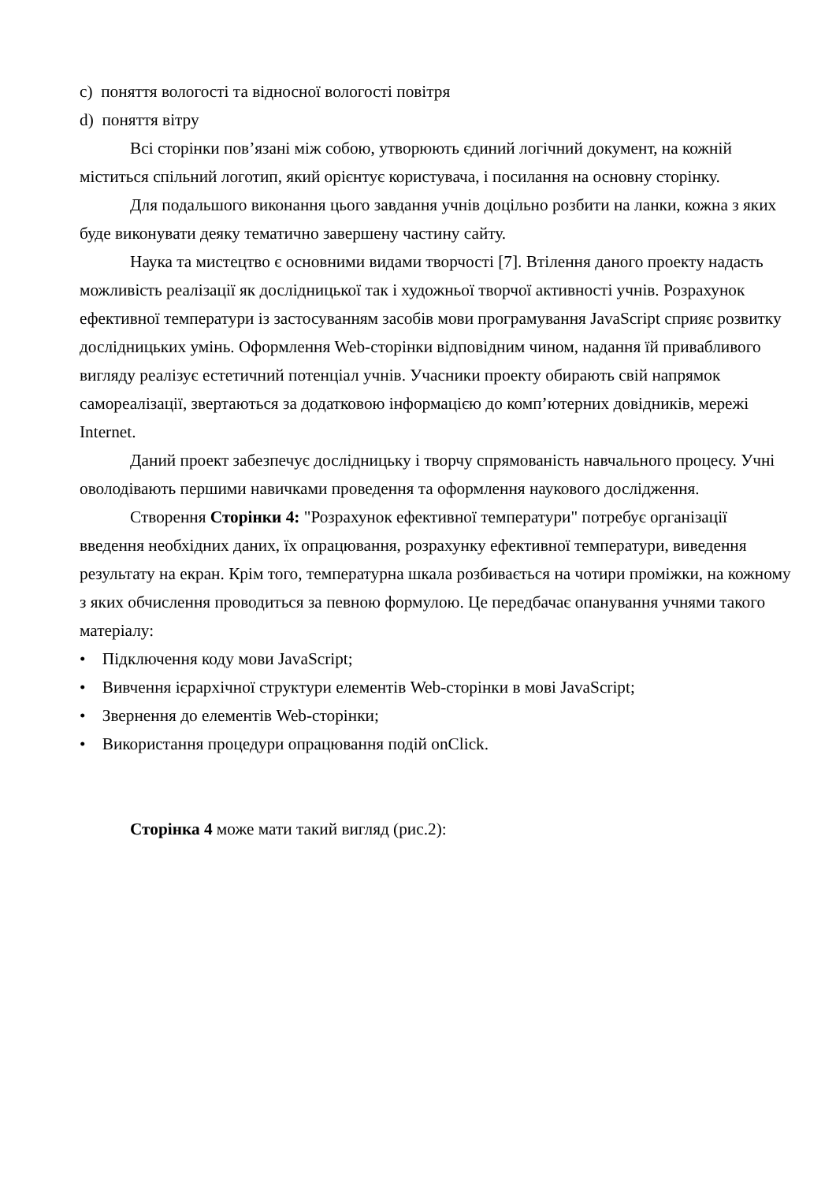c) поняття вологості та відносної вологості повітря
d) поняття вітру
Всі сторінки пов’язані між собою, утворюють єдиний логічний документ, на кожній міститься спільний логотип, який орієнтує користувача, і посилання на основну сторінку.
Для подальшого виконання цього завдання учнів доцільно розбити на ланки, кожна з яких буде виконувати деяку тематично завершену частину сайту.
Наука та мистецтво є основними видами творчості [7]. Втілення даного проекту надасть можливість реалізації як дослідницької так і художньої творчої активності учнів. Розрахунок ефективної температури із застосуванням засобів мови програмування JavaScript сприяє розвитку дослідницьких умінь. Оформлення Web-сторінки відповідним чином, надання їй привабливого вигляду реалізує естетичний потенціал учнів. Учасники проекту обирають свій напрямок самореалізації, звертаються за додатковою інформацією до комп’ютерних довідників, мережі Internet.
Даний проект забезпечує дослідницьку і творчу спрямованість навчального процесу. Учні оволодівають першими навичками проведення та оформлення наукового дослідження.
Створення Сторінки 4: "Розрахунок ефективної температури" потребує організації введення необхідних даних, їх опрацювання, розрахунку ефективної температури, виведення результату на екран. Крім того, температурна шкала розбивається на чотири проміжки, на кожному з яких обчислення проводиться за певною формулою. Це передбачає опанування учнями такого матеріалу:
• Підключення коду мови JavaScript;
• Вивчення ієрархічної структури елементів Web-сторінки в мові JavaScript;
• Звернення до елементів Web-сторінки;
• Використання процедури опрацювання подій onClick.
Сторінка 4 може мати такий вигляд (рис.2):